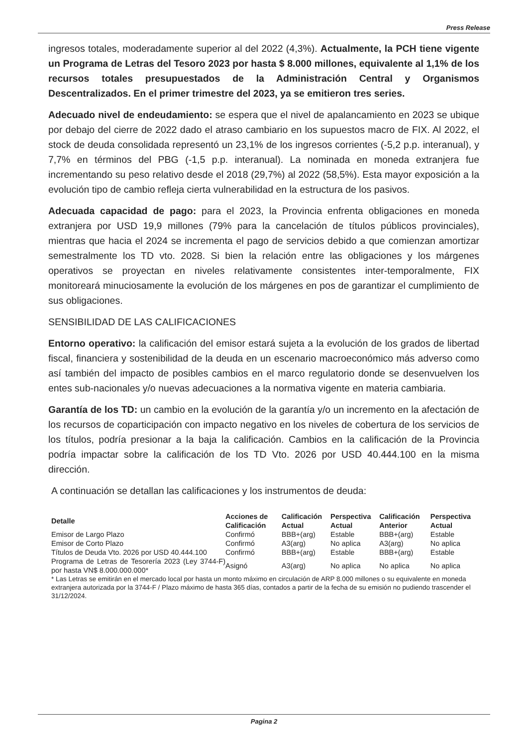Press Release
ingresos totales, moderadamente superior al del 2022 (4,3%). Actualmente, la PCH tiene vigente un Programa de Letras del Tesoro 2023 por hasta $ 8.000 millones, equivalente al 1,1% de los recursos totales presupuestados de la Administración Central y Organismos Descentralizados. En el primer trimestre del 2023, ya se emitieron tres series.
Adecuado nivel de endeudamiento: se espera que el nivel de apalancamiento en 2023 se ubique por debajo del cierre de 2022 dado el atraso cambiario en los supuestos macro de FIX. Al 2022, el stock de deuda consolidada representó un 23,1% de los ingresos corrientes (-5,2 p.p. interanual), y 7,7% en términos del PBG (-1,5 p.p. interanual). La nominada en moneda extranjera fue incrementando su peso relativo desde el 2018 (29,7%) al 2022 (58,5%). Esta mayor exposición a la evolución tipo de cambio refleja cierta vulnerabilidad en la estructura de los pasivos.
Adecuada capacidad de pago: para el 2023, la Provincia enfrenta obligaciones en moneda extranjera por USD 19,9 millones (79% para la cancelación de títulos públicos provinciales), mientras que hacia el 2024 se incrementa el pago de servicios debido a que comienzan amortizar semestralmente los TD vto. 2028. Si bien la relación entre las obligaciones y los márgenes operativos se proyectan en niveles relativamente consistentes inter-temporalmente, FIX monitoreará minuciosamente la evolución de los márgenes en pos de garantizar el cumplimiento de sus obligaciones.
SENSIBILIDAD DE LAS CALIFICACIONES
Entorno operativo: la calificación del emisor estará sujeta a la evolución de los grados de libertad fiscal, financiera y sostenibilidad de la deuda en un escenario macroeconómico más adverso como así también del impacto de posibles cambios en el marco regulatorio donde se desenvuelven los entes sub-nacionales y/o nuevas adecuaciones a la normativa vigente en materia cambiaria.
Garantía de los TD: un cambio en la evolución de la garantía y/o un incremento en la afectación de los recursos de coparticipación con impacto negativo en los niveles de cobertura de los servicios de los títulos, podría presionar a la baja la calificación. Cambios en la calificación de la Provincia podría impactar sobre la calificación de los TD Vto. 2026 por USD 40.444.100 en la misma dirección.
A continuación se detallan las calificaciones y los instrumentos de deuda:
| Detalle | Acciones de Calificación | Calificación Actual | Perspectiva Actual | Calificación Anterior | Perspectiva Actual |
| --- | --- | --- | --- | --- | --- |
| Emisor de Largo Plazo | Confirmó | BBB+(arg) | Estable | BBB+(arg) | Estable |
| Emisor de Corto Plazo | Confirmó | A3(arg) | No aplica | A3(arg) | No aplica |
| Títulos de Deuda Vto. 2026 por USD 40.444.100 | Confirmó | BBB+(arg) | Estable | BBB+(arg) | Estable |
| Programa de Letras de Tesorería 2023 (Ley 3744-F) por hasta VN$ 8.000.000.000* | Asignó | A3(arg) | No aplica | No aplica | No aplica |
* Las Letras se emitirán en el mercado local por hasta un monto máximo en circulación de ARP 8.000 millones o su equivalente en moneda extranjera autorizada por la 3744-F / Plazo máximo de hasta 365 días, contados a partir de la fecha de su emisión no pudiendo trascender el 31/12/2024.
Pagina 2